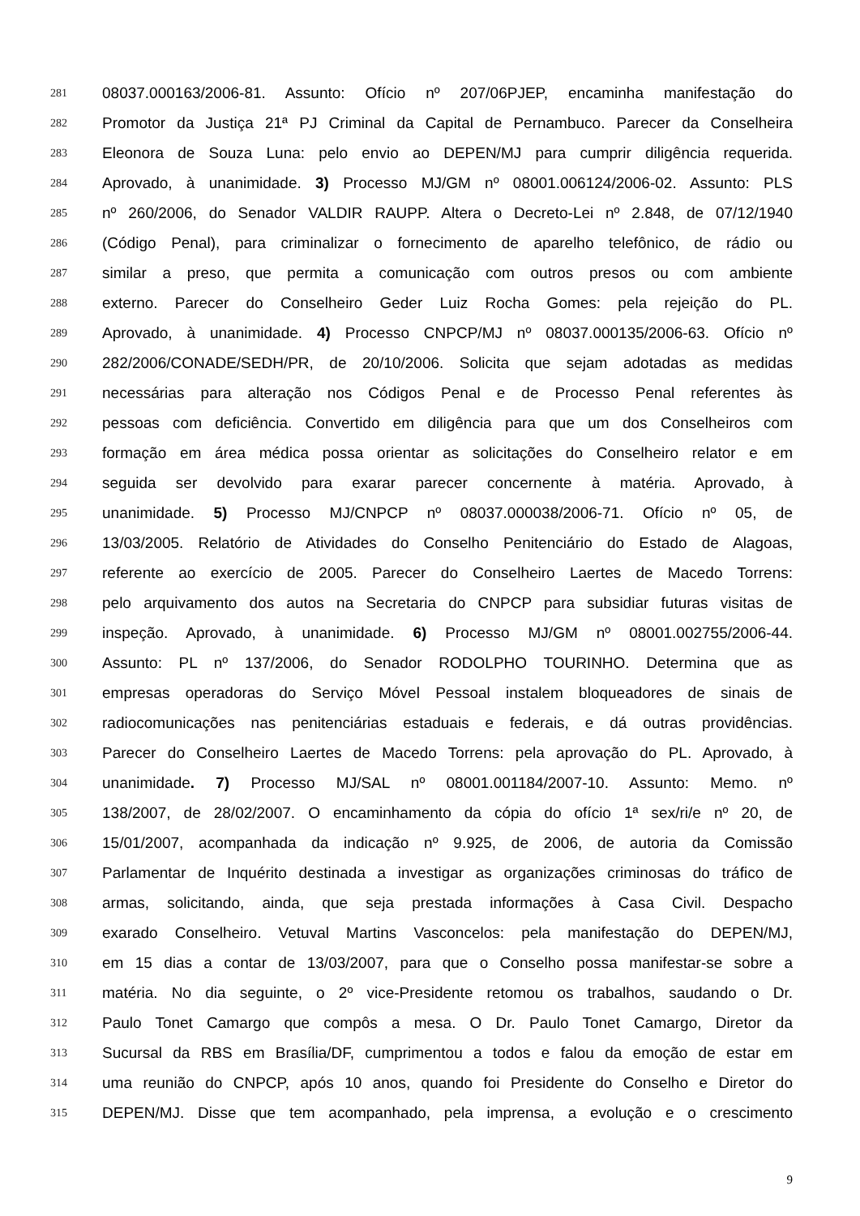281 08037.000163/2006-81. Assunto: Ofício nº 207/06PJEP, encaminha manifestação do
282 Promotor da Justiça 21ª PJ Criminal da Capital de Pernambuco. Parecer da Conselheira
283 Eleonora de Souza Luna: pelo envio ao DEPEN/MJ para cumprir diligência requerida.
284 Aprovado, à unanimidade. 3) Processo MJ/GM nº 08001.006124/2006-02. Assunto: PLS
285 nº 260/2006, do Senador VALDIR RAUPP. Altera o Decreto-Lei nº 2.848, de 07/12/1940
286 (Código Penal), para criminalizar o fornecimento de aparelho telefônico, de rádio ou
287 similar a preso, que permita a comunicação com outros presos ou com ambiente
288 externo. Parecer do Conselheiro Geder Luiz Rocha Gomes: pela rejeição do PL.
289 Aprovado, à unanimidade. 4) Processo CNPCP/MJ nº 08037.000135/2006-63. Ofício nº
290 282/2006/CONADE/SEDH/PR, de 20/10/2006. Solicita que sejam adotadas as medidas
291 necessárias para alteração nos Códigos Penal e de Processo Penal referentes às
292 pessoas com deficiência. Convertido em diligência para que um dos Conselheiros com
293 formação em área médica possa orientar as solicitações do Conselheiro relator e em
294 seguida ser devolvido para exarar parecer concernente à matéria. Aprovado, à
295 unanimidade. 5) Processo MJ/CNPCP nº 08037.000038/2006-71. Ofício nº 05, de
296 13/03/2005. Relatório de Atividades do Conselho Penitenciário do Estado de Alagoas,
297 referente ao exercício de 2005. Parecer do Conselheiro Laertes de Macedo Torrens:
298 pelo arquivamento dos autos na Secretaria do CNPCP para subsidiar futuras visitas de
299 inspeção. Aprovado, à unanimidade. 6) Processo MJ/GM nº 08001.002755/2006-44.
300 Assunto: PL nº 137/2006, do Senador RODOLPHO TOURINHO. Determina que as
301 empresas operadoras do Serviço Móvel Pessoal instalem bloqueadores de sinais de
302 radiocomunicações nas penitenciárias estaduais e federais, e dá outras providências.
303 Parecer do Conselheiro Laertes de Macedo Torrens: pela aprovação do PL. Aprovado, à
304 unanimidade. 7) Processo MJ/SAL nº 08001.001184/2007-10. Assunto: Memo. nº
305 138/2007, de 28/02/2007. O encaminhamento da cópia do ofício 1ª sex/ri/e nº 20, de
306 15/01/2007, acompanhada da indicação nº 9.925, de 2006, de autoria da Comissão
307 Parlamentar de Inquérito destinada a investigar as organizações criminosas do tráfico de
308 armas, solicitando, ainda, que seja prestada informações à Casa Civil. Despacho
309 exarado Conselheiro. Vetuval Martins Vasconcelos: pela manifestação do DEPEN/MJ,
310 em 15 dias a contar de 13/03/2007, para que o Conselho possa manifestar-se sobre a
311 matéria. No dia seguinte, o 2º vice-Presidente retomou os trabalhos, saudando o Dr.
312 Paulo Tonet Camargo que compôs a mesa. O Dr. Paulo Tonet Camargo, Diretor da
313 Sucursal da RBS em Brasília/DF, cumprimentou a todos e falou da emoção de estar em
314 uma reunião do CNPCP, após 10 anos, quando foi Presidente do Conselho e Diretor do
315 DEPEN/MJ. Disse que tem acompanhado, pela imprensa, a evolução e o crescimento
9